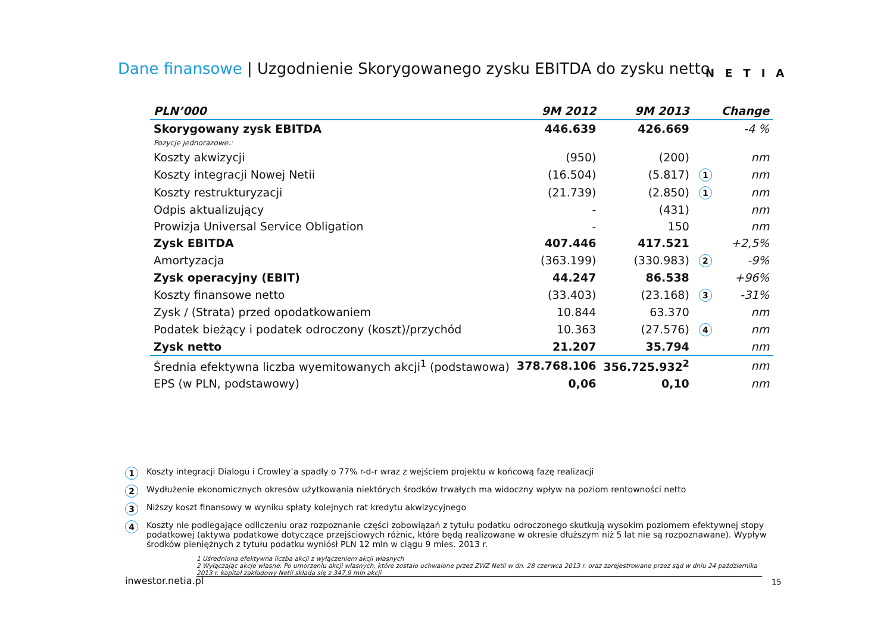Dane finansowe | Uzgodnienie Skorygowanego zysku EBITDA do zysku netto NETIA
| PLN’000 | 9M 2012 | 9M 2013 | | Change |
| --- | --- | --- | --- | --- |
| Skorygowany zysk EBITDA | 446.639 | 426.669 | | -4 % |
| Pozycje jednorazowe:: | | | | |
| Koszty akwizycji | (950) | (200) | | nm |
| Koszty integracji Nowej Netii | (16.504) | (5.817) | 1 | nm |
| Koszty restrukturyzacji | (21.739) | (2.850) | 1 | nm |
| Odpis aktualizujący | - | (431) | | nm |
| Prowizja Universal Service Obligation | - | 150 | | nm |
| Zysk EBITDA | 407.446 | 417.521 | | +2,5% |
| Amortyzacja | (363.199) | (330.983) | 2 | -9% |
| Zysk operacyjny (EBIT) | 44.247 | 86.538 | | +96% |
| Koszty finansowe netto | (33.403) | (23.168) | 3 | -31% |
| Zysk / (Strata) przed opodatkowaniem | 10.844 | 63.370 | | nm |
| Podatek bieżący i podatek odroczony (koszt)/przychód | 10.363 | (27.576) | 4 | nm |
| Zysk netto | 21.207 | 35.794 | | nm |
| Średnia efektywna liczba wyemitowanych akcji<sup>1</sup> (podstawowa) | 378.768.106 | 356.725.932<sup>2</sup> | | nm |
| EPS (w PLN, podstawowy) | 0,06 | 0,10 | | nm |
1 Koszty integracji Dialogu i Crowley’a spadły o 77% r-d-r wraz z wejściem projektu w końcową fazę realizacji
2 Wydłużenie ekonomicznych okresów użytkowania niektórych środków trwałych ma widoczny wpływ na poziom rentowności netto
3 Niższy koszt finansowy w wyniku spłaty kolejnych rat kredytu akwizycyjnego
4 Koszty nie podlegające odliczeniu oraz rozpoznanie części zobowiązań z tytułu podatku odroczonego skutkują wysokim poziomem efektywnej stopy podatkowej (aktywa podatkowe dotyczące przejściowych różnic, które będą realizowane w okresie dłuższym niż 5 lat nie są rozpoznawane). Wypływ środków pieniężnych z tytułu podatku wyniósł PLN 12 mln w ciągu 9 mies. 2013 r.
1 Uśredniona efektywna liczba akcji z wyłączeniem akcji własnych
2 Wyłączając akcje własne. Po umorzeniu akcji własnych, które zostało uchwalone przez ZWZ Netii w dn. 28 czerwca 2013 r. oraz zarejestrowane przez sąd w dniu 24 października 2013 r. kapitał zakładowy Netii składa się z 347,9 mln akcji
inwestor.netia.pl 15